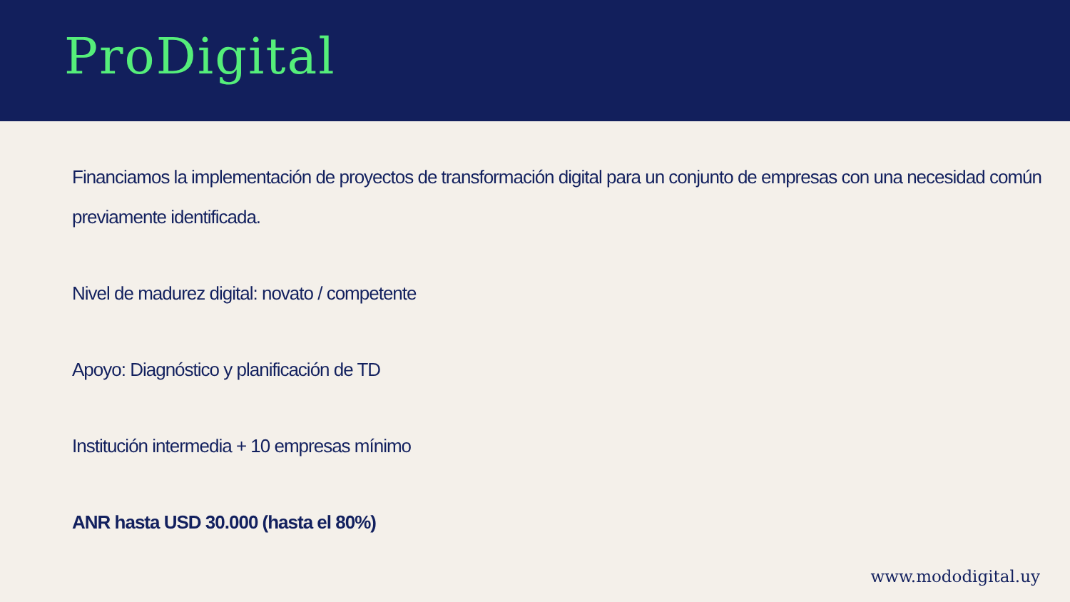ProDigital
Financiamos la implementación de proyectos de transformación digital para un conjunto de empresas con una necesidad común previamente identificada.
Nivel de madurez digital: novato / competente
Apoyo: Diagnóstico y planificación de TD
Institución intermedia + 10 empresas mínimo
ANR hasta USD 30.000 (hasta el 80%)
www.mododigital.uy